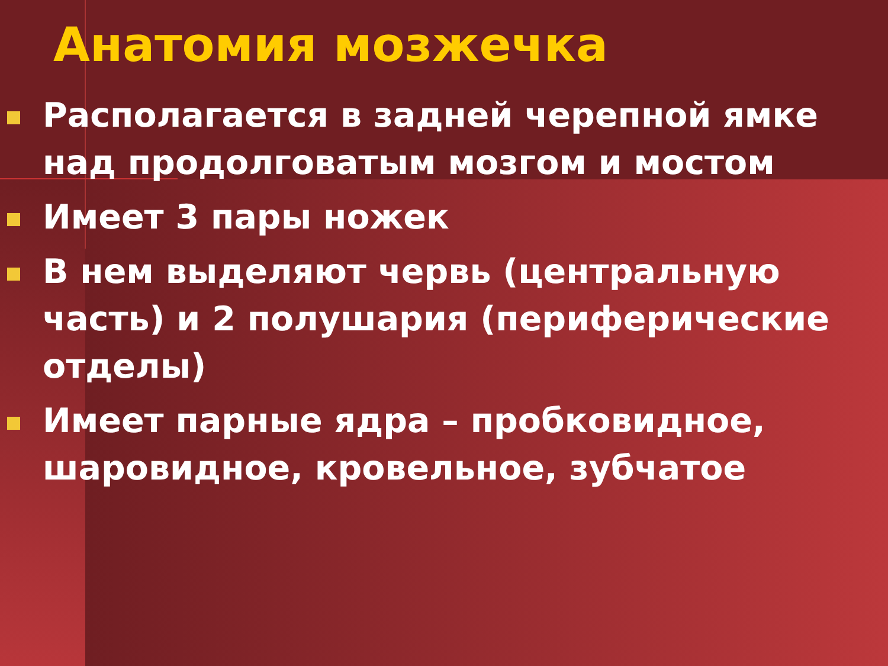Анатомия мозжечка
Располагается в задней черепной ямке над продолговатым мозгом и мостом
Имеет 3 пары ножек
В нем выделяют червь (центральную часть) и 2 полушария (периферические отделы)
Имеет парные ядра – пробковидное, шаровидное, кровельное, зубчатое